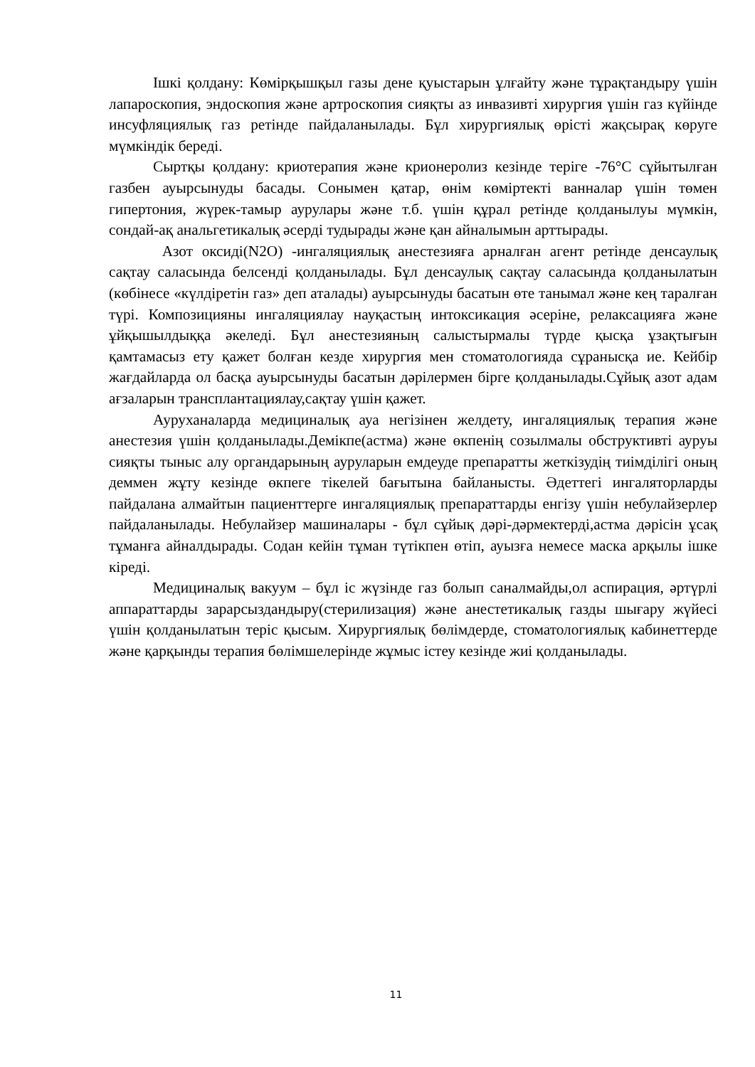Ішкі қолдану: Көмірқышқыл газы дене қуыстарын ұлғайту және тұрақтандыру үшін лапароскопия, эндоскопия және артроскопия сияқты аз инвазивті хирургия үшін газ күйінде инсуфляциялық газ ретінде пайдаланылады. Бұл хирургиялық өрісті жақсырақ көруге мүмкіндік береді.
Сыртқы қолдану: криотерапия және крионеролиз кезінде теріге -76°С сұйытылған газбен ауырсынуды басады. Сонымен қатар, өнім көміртекті ванналар үшін төмен гипертония, жүрек-тамыр аурулары және т.б. үшін құрал ретінде қолданылуы мүмкін, сондай-ақ анальгетикалық әсерді тудырады және қан айналымын арттырады.
Азот оксиді(N2O) -ингаляциялық анестезияға арналған агент ретінде денсаулық сақтау саласында белсенді қолданылады. Бұл денсаулық сақтау саласында қолданылатын (көбінесе «күлдіретін газ» деп аталады) ауырсынуды басатын өте танымал және кең таралған түрі. Композицияны ингаляциялау науқастың интоксикация әсеріне, релаксацияға және ұйқышылдыққа әкеледі. Бұл анестезияның салыстырмалы түрде қысқа ұзақтығын қамтамасыз ету қажет болған кезде хирургия мен стоматологияда сұранысқа ие. Кейбір жағдайларда ол басқа ауырсынуды басатын дәрілермен бірге қолданылады.Сұйық азот адам ағзаларын трансплантациялау,сақтау үшін қажет.
Ауруханаларда медициналық ауа негізінен желдету, ингаляциялық терапия және анестезия үшін қолданылады.Демікпе(астма) және өкпенің созылмалы обструктивті ауруы сияқты тыныс алу органдарының ауруларын емдеуде препаратты жеткізудің тиімділігі оның деммен жұту кезінде өкпеге тікелей бағытына байланысты. Әдеттегі ингаляторларды пайдалана алмайтын пациенттерге ингаляциялық препараттарды енгізу үшін небулайзерлер пайдаланылады. Небулайзер машиналары - бұл сұйық дәрі-дәрмектерді,астма дәрісін ұсақ тұманға айналдырады. Содан кейін тұман түтікпен өтіп, ауызға немесе маска арқылы ішке кіреді.
Медициналық вакуум – бұл іс жүзінде газ болып саналмайды,ол аспирация, әртүрлі аппараттарды зарарсыздандыру(стерилизация) және анестетикалық газды шығару жүйесі үшін қолданылатын теріс қысым. Хирургиялық бөлімдерде, стоматологиялық кабинеттерде және қарқынды терапия бөлімшелерінде жұмыс істеу кезінде жиі қолданылады.
11